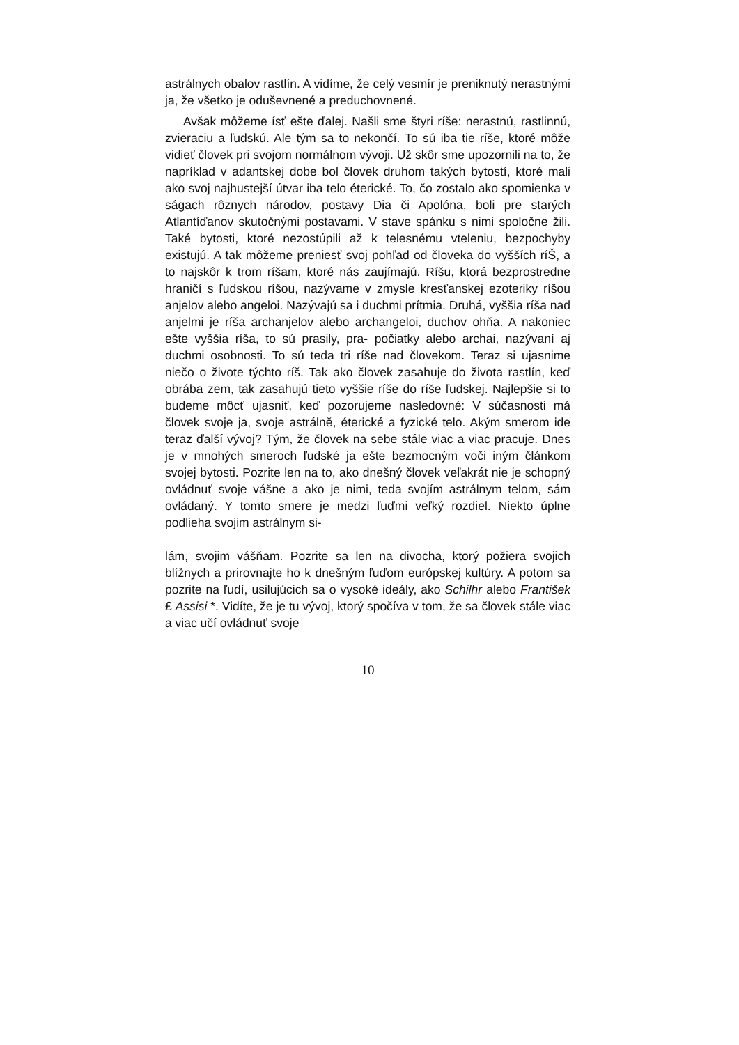astrálnych obalov rastlín. A vidíme, že celý vesmír je preniknutý nerastnými ja, že všetko je oduševnené a preduchovnené.
Avšak môžeme ísť ešte ďalej. Našli sme štyri ríše: nerastnú, rastlinnú, zvieraciu a ľudskú. Ale tým sa to nekončí. To sú iba tie ríše, ktoré môže vidieť človek pri svojom normálnom vývoji. Už skôr sme upozornili na to, že napríklad v adantskej dobe bol človek druhom takých bytostí, ktoré mali ako svoj najhustejší útvar iba telo éterické. To, čo zostalo ako spomienka v ságach rôznych národov, postavy Dia či Apolóna, boli pre starých Atlantíďanov skutočnými postavami. V stave spánku s nimi spoločne žili. Také bytosti, ktoré nezostúpili až k telesnému vteleniu, bezpochyby existujú. A tak môžeme preniesť svoj pohľad od človeka do vyšších ríŠ, a to najskôr k trom ríšam, ktoré nás zaujímajú. Ríšu, ktorá bezprostredne hraničí s ľudskou ríšou, nazývame v zmysle kresťanskej ezoteriky ríšou anjelov alebo angeloi. Nazývajú sa i duchmi prítmia. Druhá, vyššia ríša nad anjelmi je ríša archanjelov alebo archangeloi, duchov ohňa. A nakoniec ešte vyššia ríša, to sú prasily, pra- počiatky alebo archai, nazývaní aj duchmi osobnosti. To sú teda tri ríše nad človekom. Teraz si ujasnime niečo o živote týchto ríš. Tak ako človek zasahuje do života rastlín, keď obrába zem, tak zasahujú tieto vyššie ríše do ríše ľudskej. Najlepšie si to budeme môcť ujasniť, keď pozorujeme nasledovné: V súčasnosti má človek svoje ja, svoje astrálně, éterické a fyzické telo. Akým smerom ide teraz ďalší vývoj? Tým, že človek na sebe stále viac a viac pracuje. Dnes je v mnohých smeroch ľudské ja ešte bezmocným voči iným článkom svojej bytosti. Pozrite len na to, ako dnešný človek veľakrát nie je schopný ovládnuť svoje vášne a ako je nimi, teda svojím astrálnym telom, sám ovládaný. Y tomto smere je medzi ľuďmi veľký rozdiel. Niekto úplne podlieha svojim astrálnym si-
lám, svojim vášňam. Pozrite sa len na divocha, ktorý požiera svojich blížnych a prirovnajte ho k dnešným ľuďom európskej kultúry. A potom sa pozrite na ľudí, usilujúcich sa o vysoké ideály, ako Schilhr alebo František £ Assisi *. Vidíte, že je tu vývoj, ktorý spočíva v tom, že sa človek stále viac a viac učí ovládnuť svoje
10